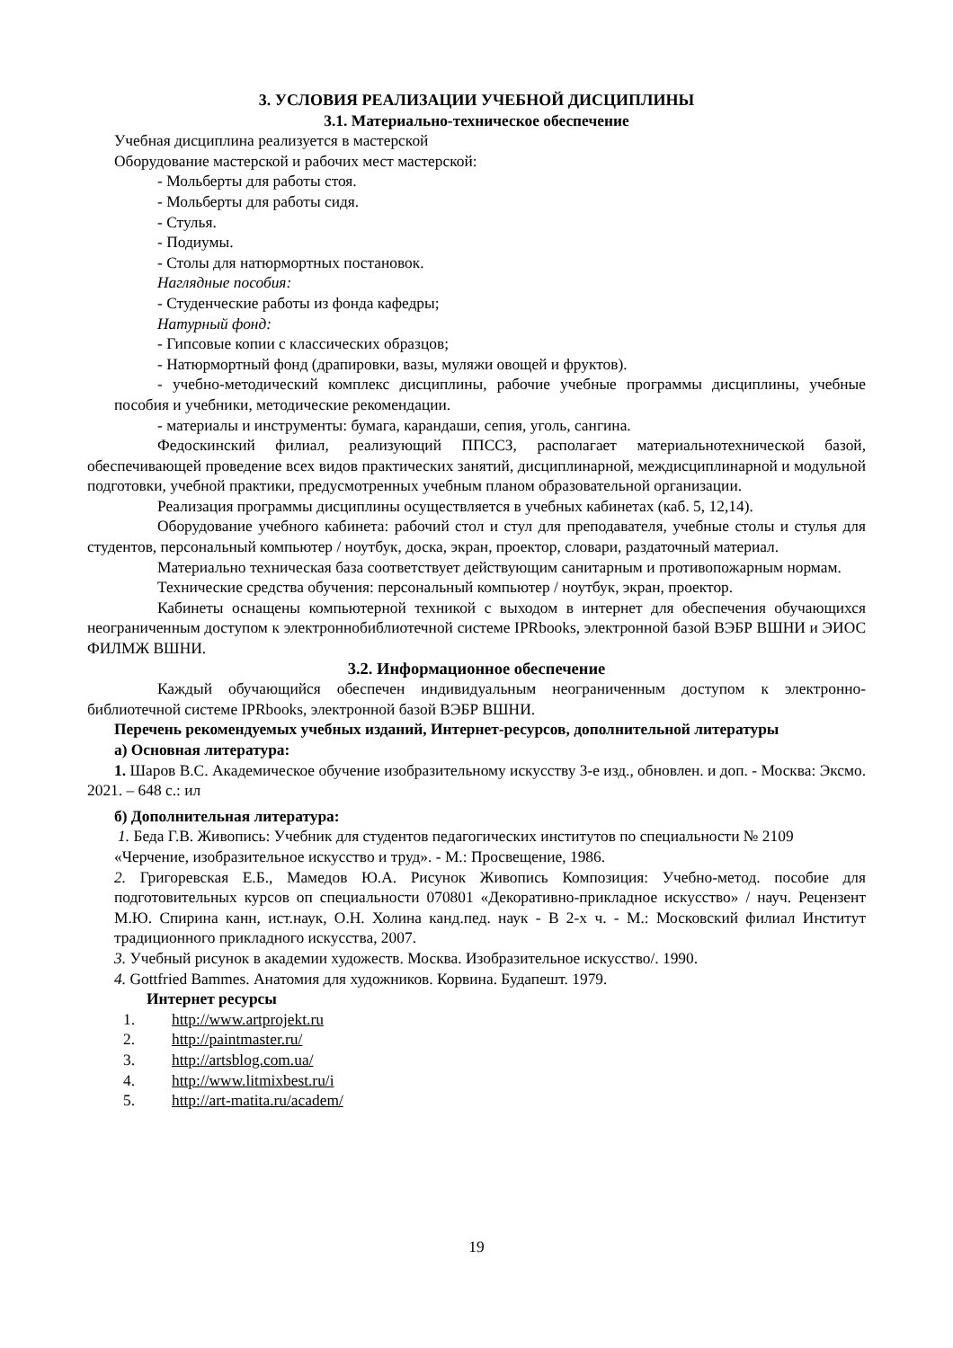3. УСЛОВИЯ РЕАЛИЗАЦИИ УЧЕБНОЙ ДИСЦИПЛИНЫ
3.1. Материально-техническое обеспечение
Учебная дисциплина реализуется в мастерской
Оборудование мастерской и рабочих мест мастерской:
- Мольберты для работы стоя.
- Мольберты для работы сидя.
- Стулья.
- Подиумы.
- Столы для натюрмортных постановок.
Наглядные пособия:
- Студенческие работы из фонда кафедры;
Натурный фонд:
- Гипсовые копии с классических образцов;
- Натюрмортный фонд (драпировки, вазы, муляжи овощей и фруктов).
- учебно-методический комплекс дисциплины, рабочие учебные программы дисциплины, учебные пособия и учебники, методические рекомендации.
- материалы и инструменты: бумага, карандаши, сепия, уголь, сангина.
Федоскинский филиал, реализующий ППССЗ, располагает материальнотехнической базой, обеспечивающей проведение всех видов практических занятий, дисциплинарной, междисциплинарной и модульной подготовки, учебной практики, предусмотренных учебным планом образовательной организации.
Реализация программы дисциплины осуществляется в учебных кабинетах (каб. 5, 12,14).
Оборудование учебного кабинета: рабочий стол и стул для преподавателя, учебные столы и стулья для студентов, персональный компьютер / ноутбук, доска, экран, проектор, словари, раздаточный материал.
Материально техническая база соответствует действующим санитарным и противопожарным нормам.
Технические средства обучения: персональный компьютер / ноутбук, экран, проектор.
Кабинеты оснащены компьютерной техникой с выходом в интернет для обеспечения обучающихся неограниченным доступом к электроннобиблиотечной системе IPRbooks, электронной базой ВЭБР ВШНИ и ЭИОС ФИЛМЖ ВШНИ.
3.2. Информационное обеспечение
Каждый обучающийся обеспечен индивидуальным неограниченным доступом к электронно-библиотечной системе IPRbooks, электронной базой ВЭБР ВШНИ.
Перечень рекомендуемых учебных изданий, Интернет-ресурсов, дополнительной литературы
а) Основная литература:
1. Шаров В.С. Академическое обучение изобразительному искусству 3-е изд., обновлен. и доп. - Москва: Эксмо. 2021. – 648 с.: ил
б) Дополнительная литература:
1. Беда Г.В. Живопись: Учебник для студентов педагогических институтов по специальности № 2109 «Черчение, изобразительное искусство и труд». - М.: Просвещение, 1986.
2. Григоревская Е.Б., Мамедов Ю.А. Рисунок Живопись Композиция: Учебно-метод. пособие для подготовительных курсов оп специальности 070801 «Декоративно-прикладное искусство» / науч. Рецензент М.Ю. Спирина канн, ист.наук, О.Н. Холина канд.пед. наук - В 2-х ч. - М.: Московский филиал Институт традиционного прикладного искусства, 2007.
3. Учебный рисунок в академии художеств. Москва. Изобразительное искусство/. 1990.
4. Gottfried Bammes. Анатомия для художников. Корвина. Будапешт. 1979.
Интернет ресурсы
1. http://www.artprojekt.ru
2. http://paintmaster.ru/
3. http://artsblog.com.ua/
4. http://www.litmixbest.ru/i
5. http://art-matita.ru/academ/
19